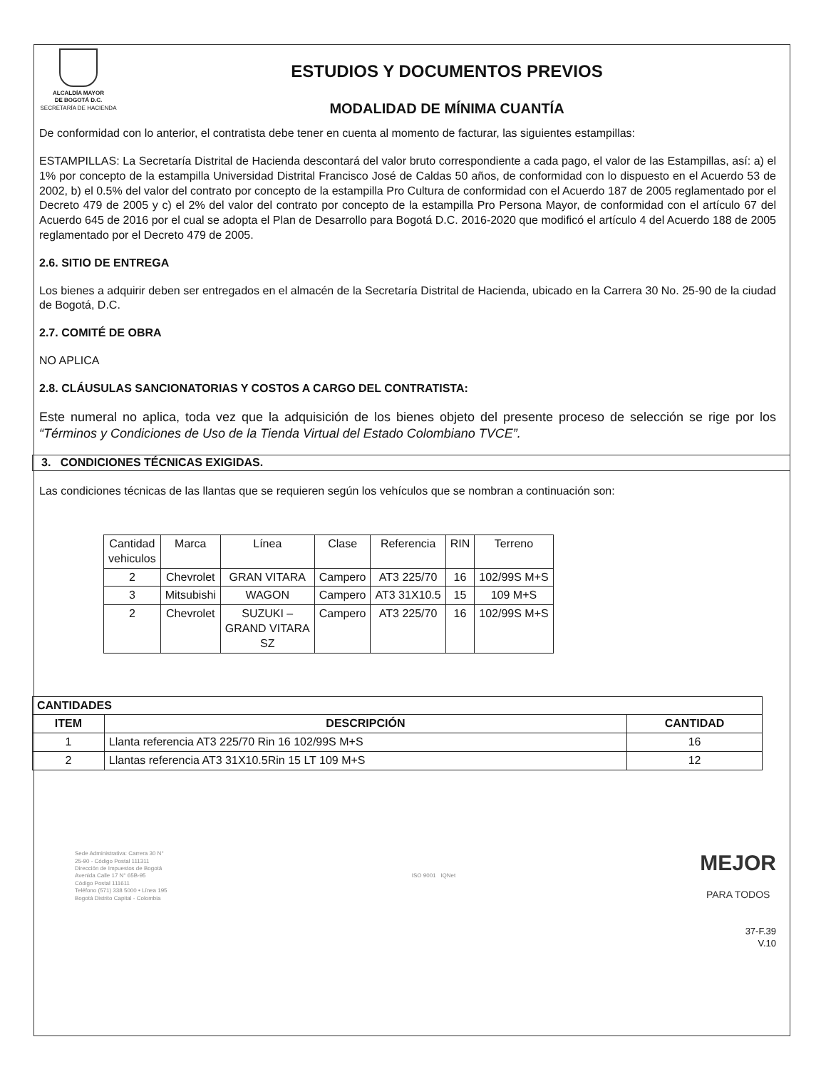ALCALDÍA MAYOR
DE BOGOTÁ D.C.
SECRETARÍA DE HACIENDA
ESTUDIOS Y DOCUMENTOS PREVIOS
MODALIDAD DE MÍNIMA CUANTÍA
De conformidad con lo anterior, el contratista debe tener en cuenta al momento de facturar, las siguientes estampillas:
ESTAMPILLAS: La Secretaría Distrital de Hacienda descontará del valor bruto correspondiente a cada pago, el valor de las Estampillas, así: a) el 1% por concepto de la estampilla Universidad Distrital Francisco José de Caldas 50 años, de conformidad con lo dispuesto en el Acuerdo 53 de 2002, b) el 0.5% del valor del contrato por concepto de la estampilla Pro Cultura de conformidad con el Acuerdo 187 de 2005 reglamentado por el Decreto 479 de 2005 y c) el 2% del valor del contrato por concepto de la estampilla Pro Persona Mayor, de conformidad con el artículo 67 del Acuerdo 645 de 2016 por el cual se adopta el Plan de Desarrollo para Bogotá D.C. 2016-2020 que modificó el artículo 4 del Acuerdo 188 de 2005 reglamentado por el Decreto 479 de 2005.
2.6. SITIO DE ENTREGA
Los bienes a adquirir deben ser entregados en el almacén de la Secretaría Distrital de Hacienda, ubicado en la Carrera 30 No. 25-90 de la ciudad de Bogotá, D.C.
2.7. COMITÉ DE OBRA
NO APLICA
2.8. CLÁUSULAS SANCIONATORIAS Y COSTOS A CARGO DEL CONTRATISTA:
Este numeral no aplica, toda vez que la adquisición de los bienes objeto del presente proceso de selección se rige por los “Términos y Condiciones de Uso de la Tienda Virtual del Estado Colombiano TVCE”.
3. CONDICIONES TÉCNICAS EXIGIDAS.
Las condiciones técnicas de las llantas que se requieren según los vehículos que se nombran a continuación son:
| Cantidad vehiculos | Marca | Línea | Clase | Referencia | RIN | Terreno |
| 2 | Chevrolet | GRAN VITARA | Campero | AT3 225/70 | 16 | 102/99S M+S |
| 3 | Mitsubishi | WAGON | Campero | AT3 31X10.5 | 15 | 109 M+S |
| 2 | Chevrolet | SUZUKI – GRAND VITARA SZ | Campero | AT3 225/70 | 16 | 102/99S M+S |
| CANTIDADES | | |
| --- | --- | --- |
| ITEM | DESCRIPCIÓN | CANTIDAD |
| 1 | Llanta referencia AT3 225/70 Rin 16 102/99S M+S | 16 |
| 2 | Llantas referencia AT3 31X10.5Rin 15 LT 109 M+S | 12 |
Sede Administrativa: Carrera 30 N°
25-90 - Código Postal 111311
Dirección de Impuestos de Bogotá
Avenida Calle 17 N° 65B-95
Código Postal 111611
Teléfono (571) 338 5000 • Línea 195
Bogotá Distrito Capital - Colombia
ISO 9001 IQNet
MEJOR
PARA TODOS
37-F.39
V.10